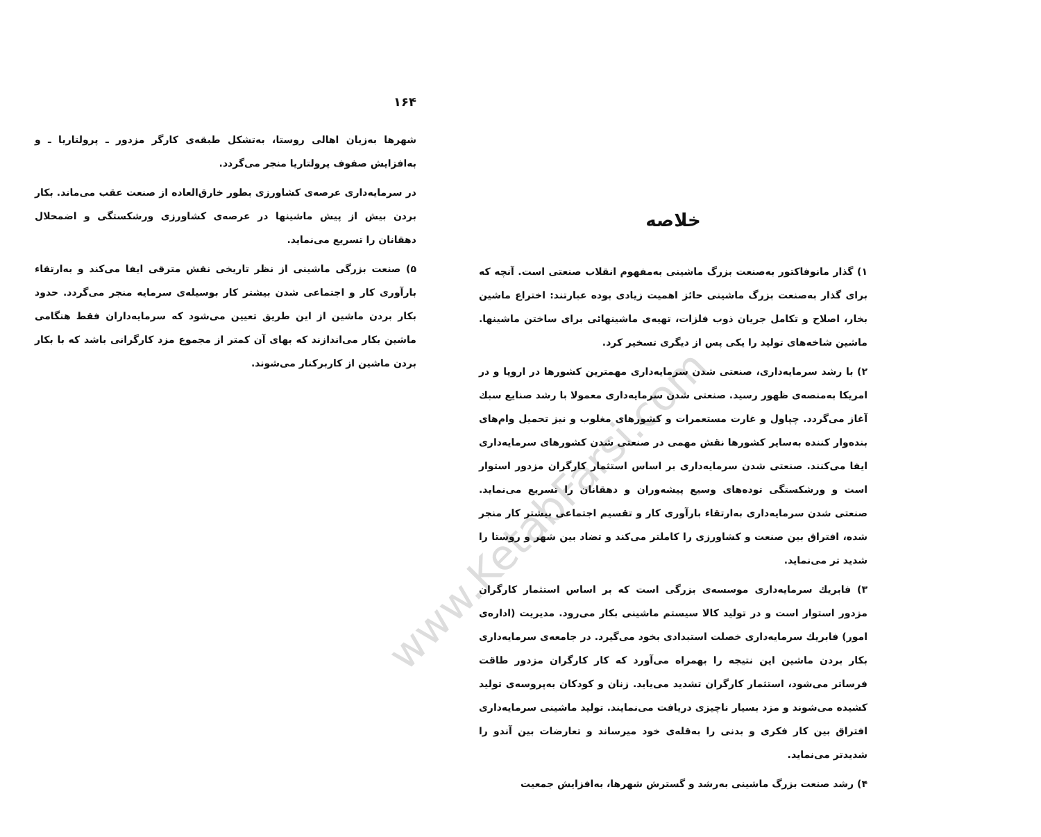www.KetabFarsi.com
خلاصه
۱) گذار مانوفاکتور به‌صنعت بزرگ ماشینی به‌مفهوم انقلاب صنعتی است. آنچه که برای گذار به‌صنعت بزرگ ماشینی حائز اهمیت زیادی بوده عبارتند: اختراع ماشین بخار، اصلاح و تکامل جریان ذوب فلزات، تهیه‌ی ماشینهائی برای ساختن ماشینها. ماشین شاخه‌های تولید را یکی پس از دیگری تسخیر کرد.
۲) با رشد سرمایه‌داری، صنعتی شدن سرمایه‌داری مهمترین کشورها در اروپا و در امریکا به‌منصه‌ی ظهور رسید. صنعتی شدن سرمایه‌داری معمولا با رشد صنایع سبك آغاز می‌گردد. چپاول و غارت مستعمرات و کشورهای مغلوب و نیز تحمیل وام‌های بنده‌وار کننده به‌سایر کشورها نقش مهمی در صنعتی شدن کشورهای سرمایه‌داری ایفا می‌کنند. صنعتی شدن سرمایه‌داری بر اساس استثمار کارگران مزدور استوار است و ورشکستگی توده‌های وسیع پیشه‌وران و دهقانان را تسریع می‌نماید. صنعتی شدن سرمایه‌داری به‌ارتقاء بارآوری کار و تقسیم اجتماعی بیشتر کار منجر شده، افتراق بین صنعت و کشاورزی را کاملتر می‌کند و تضاد بین شهر و روستا را شدید تر می‌نماید.
۳) فابریك سرمایه‌داری موسسه‌ی بزرگی است که بر اساس استثمار کارگران مزدور استوار است و در تولید کالا سیستم ماشینی بکار می‌رود. مدیریت (اداره‌ی امور) فابریك سرمایه‌داری خصلت استبدادی بخود می‌گیرد. در جامعه‌ی سرمایه‌داری بکار بردن ماشین این نتیجه را بهمراه می‌آورد که کار کارگران مزدور طاقت فرساتر می‌شود، استثمار کارگران تشدید می‌یابد. زنان و کودکان به‌پروسه‌ی تولید کشیده می‌شوند و مزد بسیار ناچیزی دریافت می‌نمایند. تولید ماشینی سرمایه‌داری افتراق بین کار فکری و بدنی را به‌قله‌ی خود میرساند و تعارضات بین آندو را شدیدتر می‌نماید.
۴) رشد صنعت بزرگ ماشینی به‌رشد و گسترش شهرها، به‌افزایش جمعیت
۱۶۴
شهرها به‌زیان اهالی روستا، به‌تشکل طبقه‌ی کارگر مزدور ـ پرولتاریا ـ و به‌افزایش صفوف پرولتاریا منجر می‌گردد.
در سرمایه‌داری عرصه‌ی کشاورزی بطور خارق‌العاده از صنعت عقب می‌ماند. بکار بردن بیش از پیش ماشینها در عرصه‌ی کشاورزی ورشکستگی و اضمحلال دهقانان را تسریع می‌نماید.
۵) صنعت بزرگی ماشینی از نظر تاریخی نقش مترقی ایفا می‌کند و به‌ارتقاء بارآوری کار و اجتماعی شدن بیشتر کار بوسیله‌ی سرمایه منجر می‌گردد. حدود بکار بردن ماشین از این طریق تعیین می‌شود که سرمایه‌داران فقط هنگامی ماشین بکار می‌اندازند که بهای آن کمتر از مجموع مزد کارگرانی باشد که با بکار بردن ماشین از کاربرکنار می‌شوند.